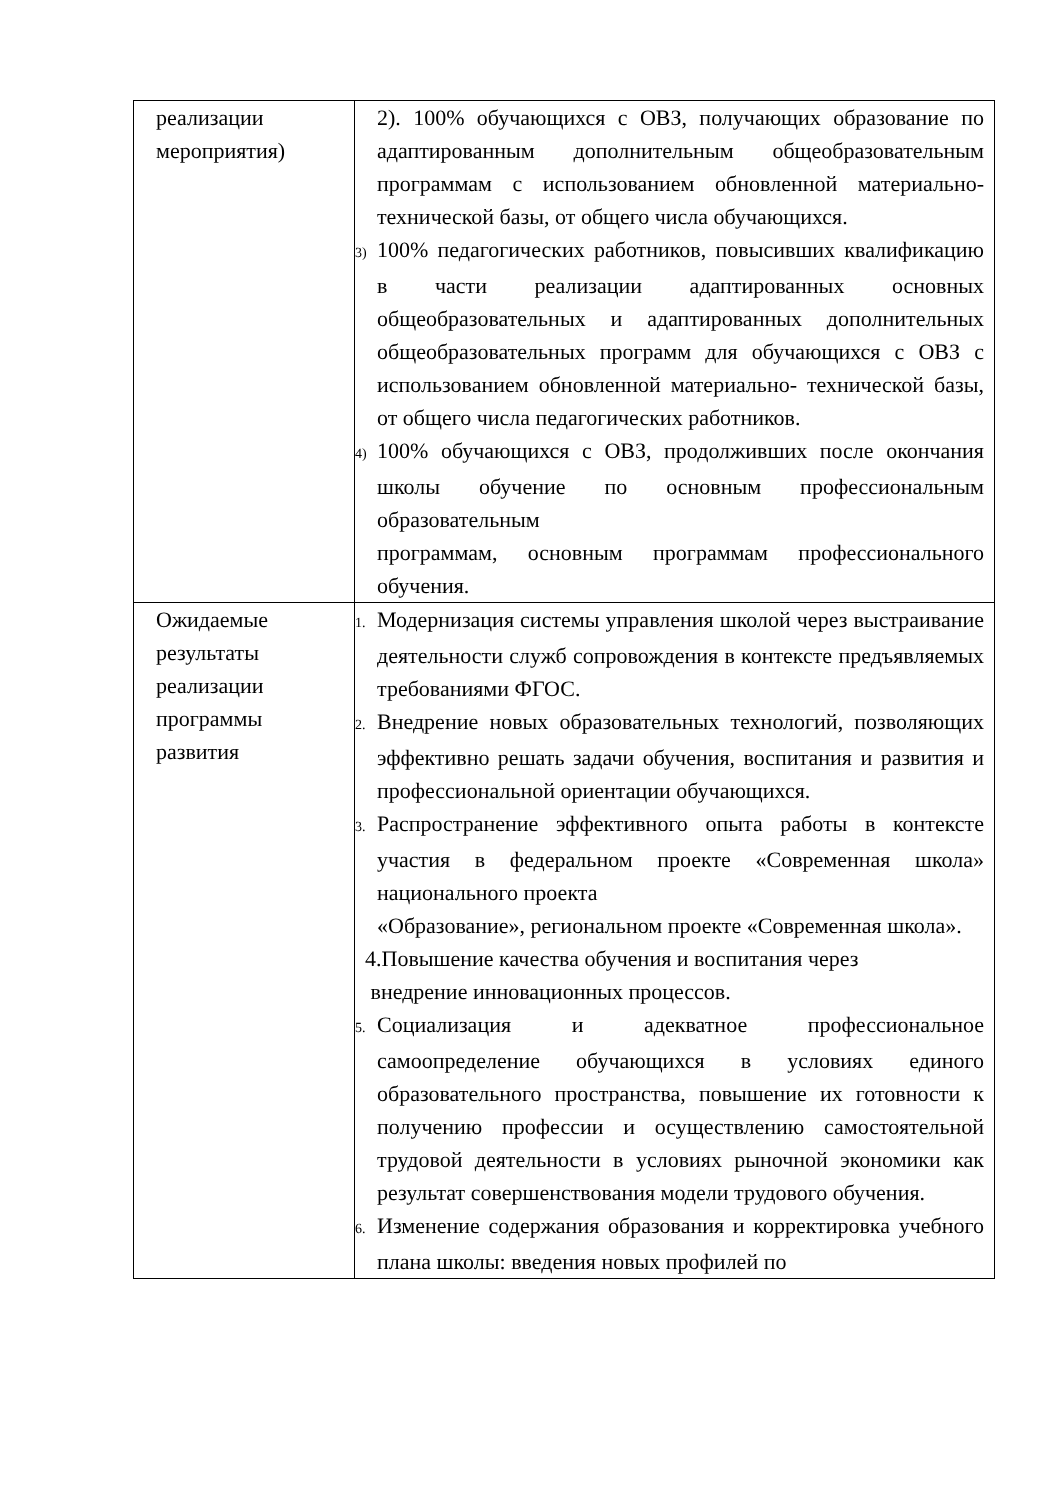| реализации мероприятия) | 2). 100% обучающихся с ОВЗ, получающих образование по адаптированным дополнительным общеобразовательным программам с использованием обновленной материально-технической базы, от общего числа обучающихся. 3) 100% педагогических работников, повысивших квалификацию в части реализации адаптированных основных общеобразовательных и адаптированных дополнительных общеобразовательных программ для обучающихся с ОВЗ с использованием обновленной материально- технической базы, от общего числа педагогических работников. 4) 100% обучающихся с ОВЗ, продолживших после окончания школы обучение по основным профессиональным образовательным программам, основным программам профессионального обучения. |
| Ожидаемые результаты реализации программы развития | 1. Модернизация системы управления школой через выстраивание деятельности служб сопровождения в контексте предъявляемых требованиями ФГОС. 2. Внедрение новых образовательных технологий, позволяющих эффективно решать задачи обучения, воспитания и развития и профессиональной ориентации обучающихся. 3. Распространение эффективного опыта работы в контексте участия в федеральном проекте «Современная школа» национального проекта «Образование», региональном проекте «Современная школа». 4.Повышение качества обучения и воспитания через внедрение инновационных процессов. 5. Социализация и адекватное профессиональное самоопределение обучающихся в условиях единого образовательного пространства, повышение их готовности к получению профессии и осуществлению самостоятельной трудовой деятельности в условиях рыночной экономики как результат совершенствования модели трудового обучения. 6. Изменение содержания образования и корректировка учебного плана школы: введения новых профилей по |